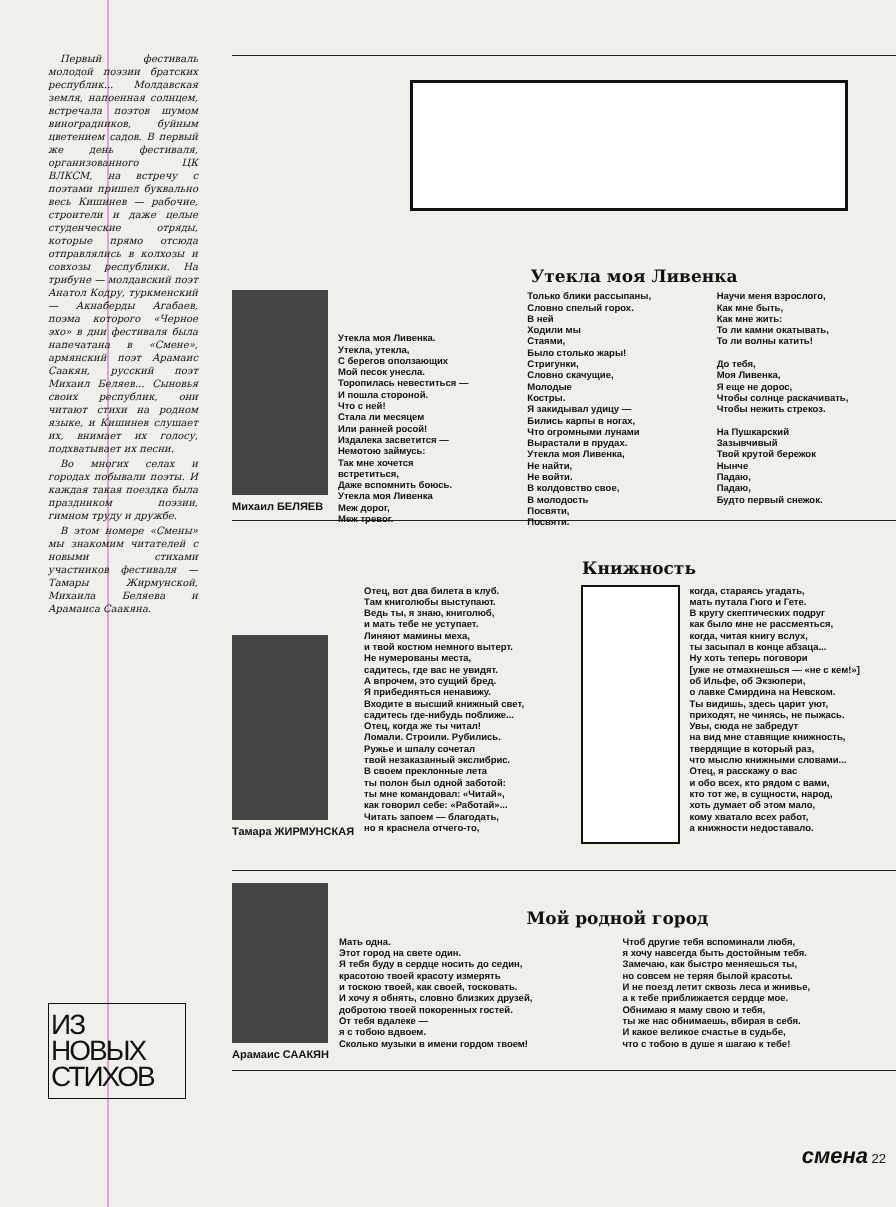Первый фестиваль молодой поэзии братских республик... Молдавская земля, напоенная солнцем, встречала поэтов шумом виноградников, буйным цветением садов. В первый же день фестиваля, организованного ЦК ВЛКСМ, на встречу с поэтами пришел буквально весь Кишинев — рабочие, строители и даже целые студенческие отряды, которые прямо отсюда отправлялись в колхозы и совхозы республики. На трибуне — молдавский поэт Анатол Кодру, туркменский — Акнаберды Агабаев, поэма которого «Черное эхо» в дни фестиваля была напечатана в «Смене», армянский поэт Арамаис Саакян, русский поэт Михаил Беляев... Сыновья своих республик, они читают стихи на родном языке, и Кишинев слушает их, внимает их голосу, подхватывает их песни.
Во многих селах и городах побывали поэты. И каждая такая поездка была праздником поэзии, гимном труду и дружбе.
В этом номере «Смены» мы знакомим читателей с новыми стихами участников фестиваля — Тамары Жирмунской, Михаила Беляева и Арамаиса Саакяна.
ИЗ
НОВЫХ
СТИХОВ
Утекла моя Ливенка
Михаил БЕЛЯЕВ
Утекла моя Ливенка. Утекла, утекла, С берегов оползающих Мой песок унесла. Торопилась невеститься — И пошла стороной. Что с ней! Стала ли месяцем Или ранней росой! Издалека засветится — Немотою займусь: Так мне хочется встретиться, Даже вспомнить боюсь. Утекла моя Ливенка Меж дорог, Меж тревог.
Только блики рассыпаны, Словно спелый горох. В ней Ходили мы Стаями, Было столько жары! Стригунки, Словно скачущие, Молодые Костры. Я закидывал удицу — Бились карпы в ногах, Что огромными лунами Вырастали в прудах. Утекла моя Ливенка, Не найти, Не войти. В колдовство свое, В молодость Посвяти, Посвяти.
Научи меня взрослого, Как мне быть, Как мне жить: То ли камни окатывать, То ли волны катить! До тебя, Моя Ливенка, Я еще не дорос, Чтобы солнце раскачивать, Чтобы нежить стрекоз. На Пушкарский Зазывчивый Твой крутой бережок Нынче Падаю, Падаю, Будто первый снежок.
Книжность
Тамара ЖИРМУНСКАЯ
Отец, вот два билета в клуб. Там книголюбы выступают. Ведь ты, я знаю, книголюб, и мать тебе не уступает. Линяют мамины меха, и твой костюм немного вытерт. Не нумерованы места, садитесь, где вас не увидят. А впрочем, это сущий бред. Я прибедняться ненавижу. Входите в высший книжный свет, садитесь где-нибудь поближе... Отец, когда же ты читал! Ломали. Строили. Рубились. Ружье и шпалу сочетал твой незаказанный экслибрис. В своем преклонные лета ты полон был одной заботой: ты мне командовал: «Читай», как говорил себе: «Работай»... Читать запоем — благодать, но я краснела отчего-то,
когда, стараясь угадать, мать путала Гюго и Гете. В кругу скептических подруг как было мне не рассмеяться, когда, читая книгу вслух, ты засыпал в конце абзаца... Ну хоть теперь поговори [уже не отмахнешься — «не с кем!»] об Ильфе, об Экзюпери, о лавке Смирдина на Невском. Ты видишь, здесь царит уют, приходят, не чинясь, не пыжась. Увы, сюда не забредут на вид мне ставящие книжность, твердящие в который раз, что мыслю книжными словами... Отец, я расскажу о вас и обо всех, кто рядом с вами, кто тот же, в сущности, народ, хоть думает об этом мало, кому хватало всех работ, а книжности недоставало.
Арамаис САAКЯН
Мой родной город
Мать одна. Этот город на свете один. Я тебя буду в сердце носить до седин, красотою твоей красоту измерять и тоскою твоей, как своей, тосковать. И хочу я обнять, словно близких друзей, добротою твоей покоренных гостей. От тебя вдалеке — я с тобою вдвоем. Сколько музыки в имени гордом твоем!
Чтоб другие тебя вспоминали любя, я хочу навсегда быть достойным тебя. Замечаю, как быстро меняешься ты, но совсем не теряя былой красоты. И не поезд летит сквозь леса и жнивье, а к тебе приближается сердце мое. Обнимаю я маму свою и тебя, ты же нас обнимаешь, вбирая в себя. И какое великое счастье в судьбе, что с тобою в душе я шагаю к тебе!
смена 22